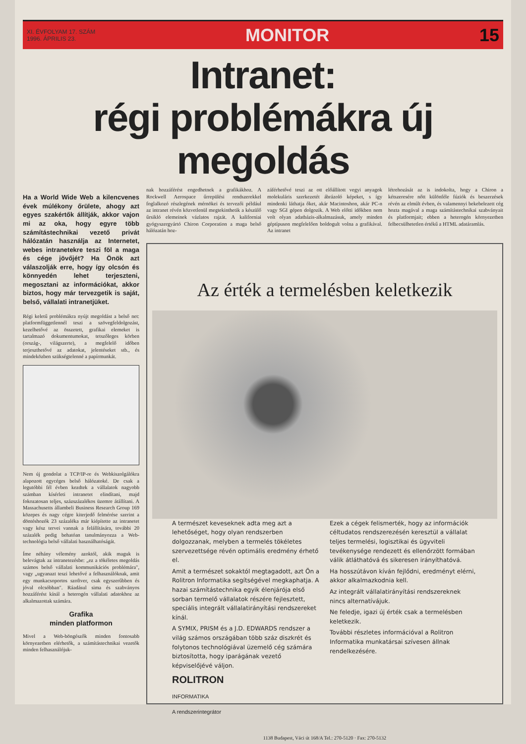XI. ÉVFOLYAM 17. SZÁM
1996. ÁPRILIS 23.
MONITOR 15
Intranet:
régi problémákra új megoldás
Ha a World Wide Web a kilencvenes évek múlékony őrülete, ahogy azt egyes szakértők állítják, akkor vajon mi az oka, hogy egyre több számítástechnikai vezető privát hálózatán használja az Internetet, webes intranetekre teszi föl a maga és cége jövőjét? Ha Önök azt válaszolják erre, hogy így olcsón és könnyedén lehet terjeszteni, megosztani az információkat, akkor biztos, hogy már tervezgetik is saját, belső, vállalati intranetjüket.
Régi keletű problémákra nyújt megoldást a belső net: platformfüggetlennél teszi a szövegfeldolgozást, kezelhetővé az összetett, grafikai elemeket is tartalmazó dokumentumokat, tetszőleges körben (ország-, világszerte), a megfelelő időben terjeszthetővé az adatokat, jelentéseket stb., és mindeközben szükségtelenné a papírmunkát.
Nem új gondolat a TCP/IP-re és Webkiszolgálókra alapozott egycéges belső hálózatoké. De csak a legutóbbi fél évben kezdtek a vállalatok nagyobb számban kísérleti intranetet elindítani, majd fokozatosan teljes, százszázalékos üzemre átállítani. A Massachusetts állambeli Business Research Group 169 közepes és nagy cégre kiterjedő felmérése szerint a döntéshozók 23 százaléka már kiépítette az intranetet vagy kész tervei vannak a felállítására, további 20 százalék pedig behatóan tanulmányozza a Web-technológia belső vállalati használhatóságát.
Íme néhány vélemény azoktól, akik maguk is belevágtak az intranetezésbe: „ez a tökéletes megoldás számos belső vállalati kommunikációs problémára", vagy „ugyanazt teszi lehetővé a felhasználóknak, amit egy munkacsoportos szoftver, csak egyszerűbben és jóval olcsóbban". Ráadásul sima és szabványos hozzáférést kínál a heterogén vállalati adatokhoz az alkalmazottak számára.
Grafika
minden platformon
Mivel a Web-böngészők minden fontosabb környezetben elérhetők, a számítástechnikai vezetők minden felhasználójuk-
nak hozzáférést engedhetnek a grafikákhoz. A Rockwell Aerospace űrrepülési rendszerekkel foglalkozó részlegének mérnökei és tervezői például az intranet révén közvetlenül megtekinthetik a készülő űrsikló elemeinek vázlatos rajzát. A kaliforniai gyógyszergyártó Chiron Corporation a maga belső hálózatán hoz-
záférhetővé teszi az ott előállított vegyi anyagok molekuláris szerkezetét ábrázoló képeket, s így mindenki láthatja őket, akár Macintoshon, akár PC-n vagy SGI gépen dolgozik. A Web előtti időkben nem volt olyan adatbázis-alkalmazásuk, amely minden géptípuson megfelelően boldogult volna a grafikával. Az intranet
létrehozását az is indokolta, hogy a Chiron a kétszeresére nőtt különféle fúziók és beszerzések révén az elmúlt évben, és valamennyi bekebelezett cég hozta magával a maga számítástechnikai szabványait és platformjait; ebben a heterogén környezetben felbecsülhetetlen értékű a HTML adatáramlás.
Az érték a termelésben keletkezik
A természet keveseknek adta meg azt a lehetőséget, hogy olyan rendszerben dolgozzanak, melyben a termelés tökéletes szervezettsége révén optimális eredmény érhető el.
Amit a természet sokaktól megtagadott, azt Ön a Rolitron Informatika segítségével megkaphatja. A hazai számítástechnika egyik élenjárója első sorban termelő vállalatok részére fejlesztett, speciális integrált vállalatirányítási rendszereket kínál.
A SYMIX, PRISM és a J.D. EDWARDS rendszer a világ számos országában több száz diszkrét és folytonos technológiával üzemelő cég számára biztosította, hogy iparágának vezető képviselőjévé váljon.
ROLITRON
INFORMATIKA
A rendszerintegrátor
Ezek a cégek felismerték, hogy az információk céltudatos rendszerezésén keresztül a vállalat teljes termelési, logisztikai és ügyviteli tevékenysége rendezett és ellenőrzött formában válik átláthatóvá és sikeresen irányíthatóvá.
Ha hosszútávon kíván fejlődni, eredményt elérni, akkor alkalmazkodnia kell.
Az integrált vállalatirányítási rendszereknek nincs alternatívájuk.
Ne feledje, igazi új érték csak a termelésben keletkezik.
További részletes információval a Rolitron Informatika munkatársai szívesen állnak rendelkezésére.
1138 Budapest, Váci út 168/A Tel.: 270-5120 · Fax: 270-5132